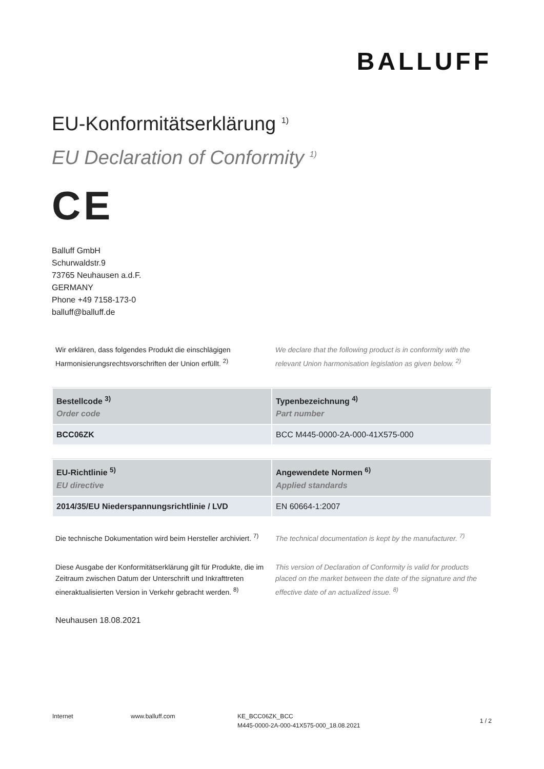BALLUFF
EU-Konformitätserklärung <sup>1)</sup>
EU Declaration of Conformity <sup>1)</sup>
CE
Balluff GmbH
Schurwaldstr.9
73765 Neuhausen a.d.F.
GERMANY
Phone +49 7158-173-0
balluff@balluff.de
Wir erklären, dass folgendes Produkt die einschlägigen Harmonisierungsrechtsvorschriften der Union erfüllt. <sup>2)</sup>
We declare that the following product is in conformity with the relevant Union harmonisation legislation as given below. <sup>2)</sup>
| Bestellcode <sup>3)</sup> Order code | Typenbezeichnung <sup>4)</sup> Part number |
| --- | --- |
| BCC06ZK | BCC M445-0000-2A-000-41X575-000 |
| EU-Richtlinie <sup>5)</sup> EU directive | Angewendete Normen <sup>6)</sup> Applied standards |
| --- | --- |
| 2014/35/EU Niederspannungsrichtlinie / LVD | EN 60664-1:2007 |
Die technische Dokumentation wird beim Hersteller archiviert. <sup>7)</sup>
The technical documentation is kept by the manufacturer. <sup>7)</sup>
Diese Ausgabe der Konformitätserklärung gilt für Produkte, die im Zeitraum zwischen Datum der Unterschrift und Inkrafttreten eineraktualisierten Version in Verkehr gebracht werden. <sup>8)</sup>
This version of Declaration of Conformity is valid for products placed on the market between the date of the signature and the effective date of an actualized issue. <sup>8)</sup>
Neuhausen 18.08.2021
Internet www.balluff.com KE_BCC06ZK_BCC
M445-0000-2A-000-41X575-000_18.08.2021
1 / 2